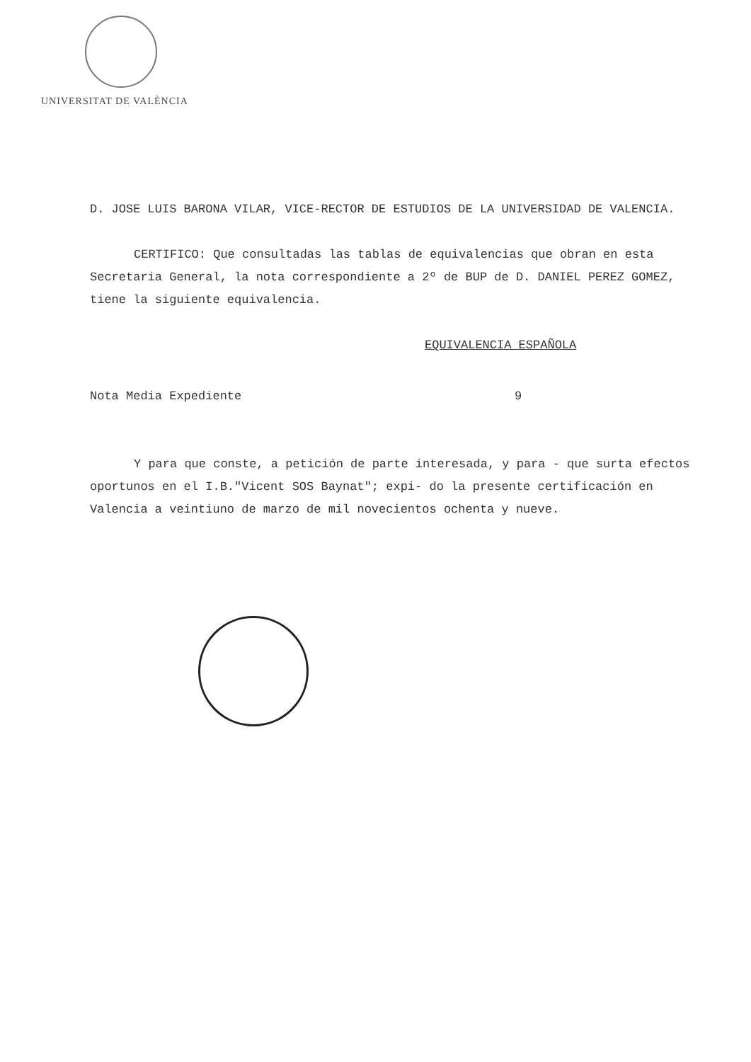UNIVERSITAT DE VALÈNCIA
D. JOSE LUIS BARONA VILAR, VICE-RECTOR DE ESTUDIOS DE LA UNIVERSIDAD DE VALENCIA.
CERTIFICO: Que consultadas las tablas de equivalencias que obran en esta Secretaria General, la nota correspondiente a 2º de BUP de D. DANIEL PEREZ GOMEZ, tiene la siguiente equivalencia.
EQUIVALENCIA ESPAÑOLA
Nota Media Expediente 9
Y para que conste, a petición de parte interesada, y para - que surta efectos oportunos en el I.B."Vicent SOS Baynat"; expi- do la presente certificación en Valencia a veintiuno de marzo de mil novecientos ochenta y nueve.